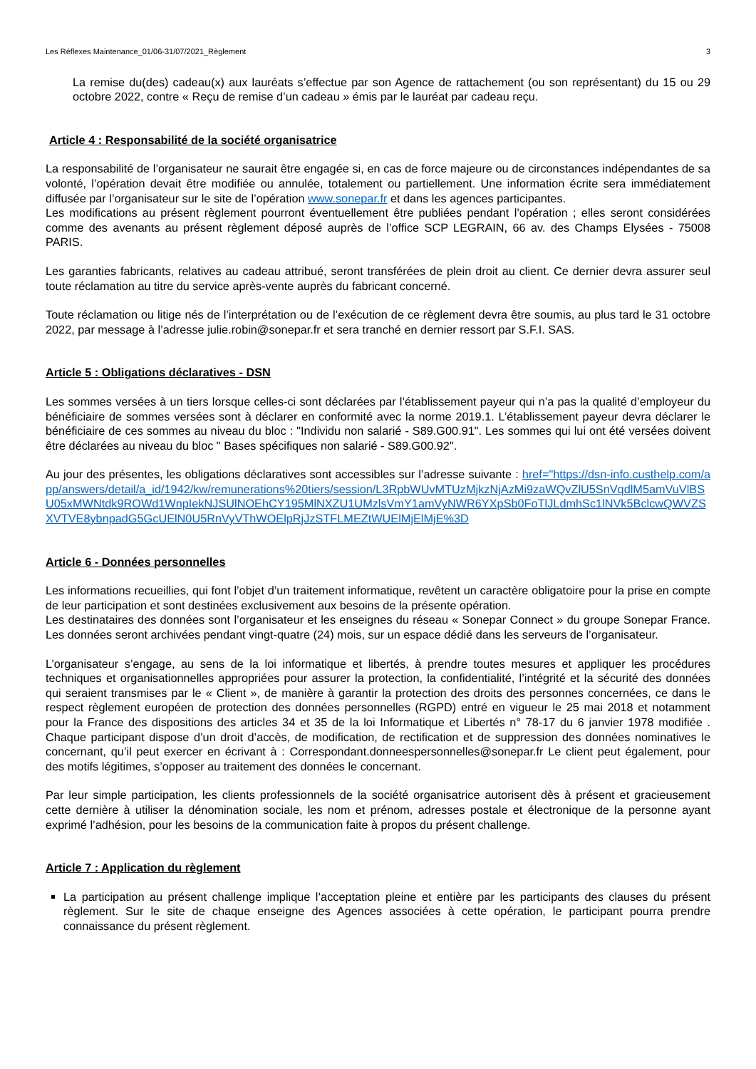Les Réflexes Maintenance_01/06-31/07/2021_Règlement 3
La remise du(des) cadeau(x) aux lauréats s’effectue par son Agence de rattachement (ou son représentant) du 15 ou 29 octobre 2022, contre « Reçu de remise d’un cadeau » émis par le lauréat par cadeau reçu.
Article 4 : Responsabilité de la société organisatrice
La responsabilité de l’organisateur ne saurait être engagée si, en cas de force majeure ou de circonstances indépendantes de sa volonté, l’opération devait être modifiée ou annulée, totalement ou partiellement. Une information écrite sera immédiatement diffusée par l’organisateur sur le site de l’opération www.sonepar.fr et dans les agences participantes.
Les modifications au présent règlement pourront éventuellement être publiées pendant l’opération ; elles seront considérées comme des avenants au présent règlement déposé auprès de l’office SCP LEGRAIN, 66 av. des Champs Elysées - 75008 PARIS.
Les garanties fabricants, relatives au cadeau attribué, seront transférées de plein droit au client. Ce dernier devra assurer seul toute réclamation au titre du service après-vente auprès du fabricant concerné.
Toute réclamation ou litige nés de l’interprétation ou de l’exécution de ce règlement devra être soumis, au plus tard le 31 octobre 2022, par message à l’adresse julie.robin@sonepar.fr et sera tranché en dernier ressort par S.F.I. SAS.
Article 5 : Obligations déclaratives - DSN
Les sommes versées à un tiers lorsque celles-ci sont déclarées par l’établissement payeur qui n’a pas la qualité d’employeur du bénéficiaire de sommes versées sont à déclarer en conformité avec la norme 2019.1. L’établissement payeur devra déclarer le bénéficiaire de ces sommes au niveau du bloc : "Individu non salarié - S89.G00.91". Les sommes qui lui ont été versées doivent être déclarées au niveau du bloc " Bases spécifiques non salarié - S89.G00.92".
Au jour des présentes, les obligations déclaratives sont accessibles sur l’adresse suivante : href="https://dsn-info.custhelp.com/app/answers/detail/a_id/1942/kw/remunerations%20tiers/session/L3RpbWUvMTUzMjkzNjAzMi9zaWQvZlU5SnVqdlM5amVuVlBSU05xMWNtdk9ROWd1WnpIekNJSUlNOEhCY195MlNXZU1UMzlsVmY1amVyNWR6YXpSb0FoTlJLdmhSc1lNVk5BclcwQWVZSXVTVE8ybnpadG5GcUElN0U5RnVyVThWOElpRjJzSTFLMEZtWUElMjElMjE%3D
Article 6 - Données personnelles
Les informations recueillies, qui font l’objet d’un traitement informatique, revêtent un caractère obligatoire pour la prise en compte de leur participation et sont destinées exclusivement aux besoins de la présente opération.
Les destinataires des données sont l’organisateur et les enseignes du réseau « Sonepar Connect » du groupe Sonepar France. Les données seront archivées pendant vingt-quatre (24) mois, sur un espace dédié dans les serveurs de l’organisateur.
L’organisateur s’engage, au sens de la loi informatique et libertés, à prendre toutes mesures et appliquer les procédures techniques et organisationnelles appropriées pour assurer la protection, la confidentialité, l’intégrité et la sécurité des données qui seraient transmises par le « Client », de manière à garantir la protection des droits des personnes concernées, ce dans le respect règlement européen de protection des données personnelles (RGPD) entré en vigueur le 25 mai 2018 et notamment pour la France des dispositions des articles 34 et 35 de la loi Informatique et Libertés n° 78-17 du 6 janvier 1978 modifiée . Chaque participant dispose d’un droit d’accès, de modification, de rectification et de suppression des données nominatives le concernant, qu’il peut exercer en écrivant à : Correspondant.donneespersonnelles@sonepar.fr Le client peut également, pour des motifs légitimes, s’opposer au traitement des données le concernant.
Par leur simple participation, les clients professionnels de la société organisatrice autorisent dès à présent et gracieusement cette dernière à utiliser la dénomination sociale, les nom et prénom, adresses postale et électronique de la personne ayant exprimé l’adhésion, pour les besoins de la communication faite à propos du présent challenge.
Article 7 : Application du règlement
La participation au présent challenge implique l’acceptation pleine et entière par les participants des clauses du présent règlement. Sur le site de chaque enseigne des Agences associées à cette opération, le participant pourra prendre connaissance du présent règlement.